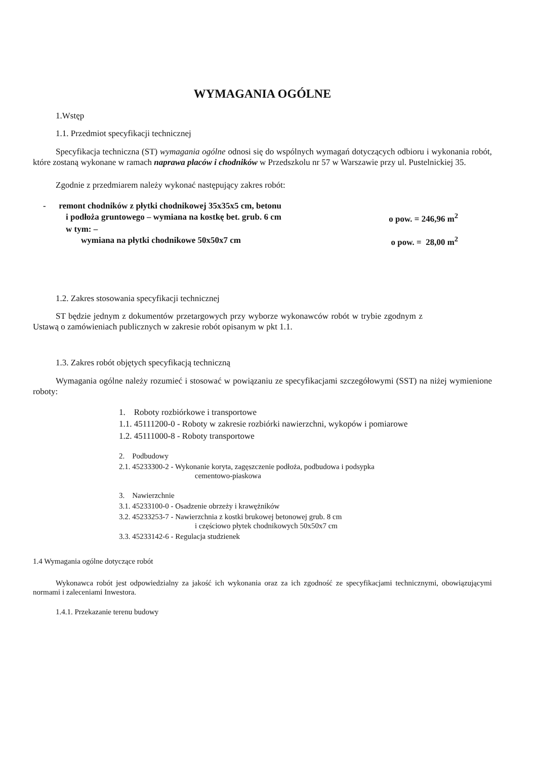WYMAGANIA OGÓLNE
1.Wstęp
1.1. Przedmiot specyfikacji technicznej
Specyfikacja techniczna (ST) wymagania ogólne odnosi się do wspólnych wymagań dotyczących odbioru i wykonania robót, które zostaną wykonane w ramach naprawa placów i chodników w Przedszkolu nr 57 w Warszawie przy ul. Pustelnickiej 35.
Zgodnie z przedmiarem należy wykonać następujący zakres robót:
- remont chodników z płytki chodnikowej 35x35x5 cm, betonu
i podłoża gruntowego – wymiana na kostkę bet. grub. 6 cm o pow. = 246,96 m<sup>2</sup>
w tym: –
wymiana na płytki chodnikowe 50x50x7 cm o pow. = 28,00 m<sup>2</sup>
1.2. Zakres stosowania specyfikacji technicznej
ST będzie jednym z dokumentów przetargowych przy wyborze wykonawców robót w trybie zgodnym z Ustawą o zamówieniach publicznych w zakresie robót opisanym w pkt 1.1.
1.3. Zakres robót objętych specyfikacją techniczną
Wymagania ogólne należy rozumieć i stosować w powiązaniu ze specyfikacjami szczegółowymi (SST) na niżej wymienione roboty:
1. Roboty rozbiórkowe i transportowe
1.1. 45111200-0 - Roboty w zakresie rozbiórki nawierzchni, wykopów i pomiarowe
1.2. 45111000-8 - Roboty transportowe
2. Podbudowy
2.1. 45233300-2 - Wykonanie koryta, zagęszczenie podłoża, podbudowa i podsypka
cementowo-piaskowa
3. Nawierzchnie
3.1. 45233100-0 - Osadzenie obrzeży i krawężników
3.2. 45233253-7 - Nawierzchnia z kostki brukowej betonowej grub. 8 cm
i częściowo płytek chodnikowych 50x50x7 cm
3.3. 45233142-6 - Regulacja studzienek
1.4 Wymagania ogólne dotyczące robót
Wykonawca robót jest odpowiedzialny za jakość ich wykonania oraz za ich zgodność ze specyfikacjami technicznymi, obowiązującymi normami i zaleceniami Inwestora.
1.4.1. Przekazanie terenu budowy